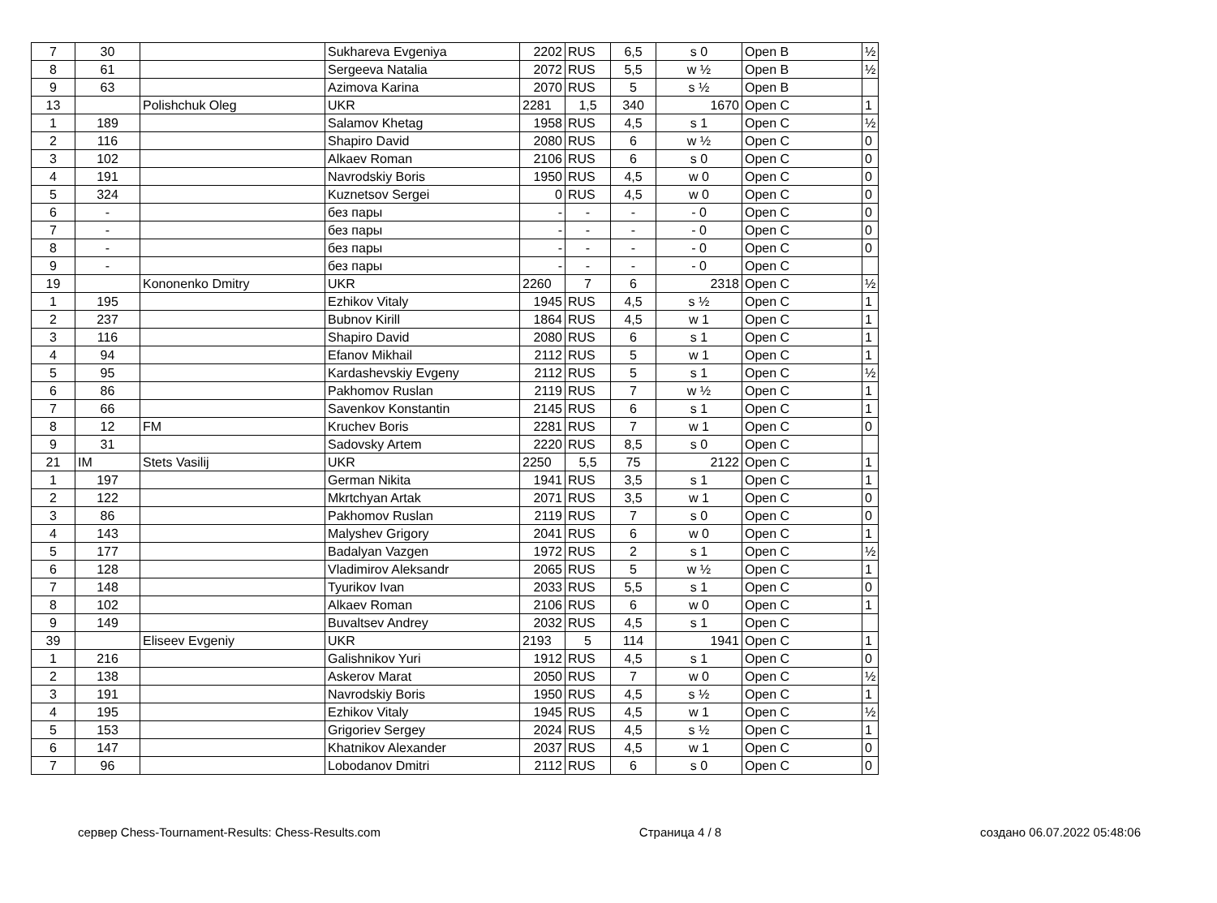| 7 | 30 | | Sukhareva Evgeniya | 2202 | RUS | 6,5 | s 0 | Open B | ½ |
| 8 | 61 | | Sergeeva Natalia | 2072 | RUS | 5,5 | w ½ | Open B | ½ |
| 9 | 63 | | Azimova Karina | 2070 | RUS | 5 | s ½ | Open B | |
| 13 | | Polishchuk Oleg | UKR | 2281 | 1,5 | 340 | 1670 | Open C | 1 |
| 1 | 189 | | Salamov Khetag | 1958 | RUS | 4,5 | s 1 | Open C | ½ |
| 2 | 116 | | Shapiro David | 2080 | RUS | 6 | w ½ | Open C | 0 |
| 3 | 102 | | Alkaev Roman | 2106 | RUS | 6 | s 0 | Open C | 0 |
| 4 | 191 | | Navrodskiy Boris | 1950 | RUS | 4,5 | w 0 | Open C | 0 |
| 5 | 324 | | Kuznetsov Sergei | 0 | RUS | 4,5 | w 0 | Open C | 0 |
| 6 | - | | без пары | - | - | - | - 0 | Open C | 0 |
| 7 | - | | без пары | - | - | - | - 0 | Open C | 0 |
| 8 | - | | без пары | - | - | - | - 0 | Open C | 0 |
| 9 | - | | без пары | - | - | - | - 0 | Open C | |
| 19 | | Kononenko Dmitry | UKR | 2260 | 7 | 6 | 2318 | Open C | ½ |
| 1 | 195 | | Ezhikov Vitaly | 1945 | RUS | 4,5 | s ½ | Open C | 1 |
| 2 | 237 | | Bubnov Kirill | 1864 | RUS | 4,5 | w 1 | Open C | 1 |
| 3 | 116 | | Shapiro David | 2080 | RUS | 6 | s 1 | Open C | 1 |
| 4 | 94 | | Efanov Mikhail | 2112 | RUS | 5 | w 1 | Open C | 1 |
| 5 | 95 | | Kardashevskiy Evgeny | 2112 | RUS | 5 | s 1 | Open C | ½ |
| 6 | 86 | | Pakhomov Ruslan | 2119 | RUS | 7 | w ½ | Open C | 1 |
| 7 | 66 | | Savenkov Konstantin | 2145 | RUS | 6 | s 1 | Open C | 1 |
| 8 | 12 | FM | Kruchev Boris | 2281 | RUS | 7 | w 1 | Open C | 0 |
| 9 | 31 | | Sadovsky Artem | 2220 | RUS | 8,5 | s 0 | Open C | |
| 21 | IM | Stets Vasilij | UKR | 2250 | 5,5 | 75 | 2122 | Open C | 1 |
| 1 | 197 | | German Nikita | 1941 | RUS | 3,5 | s 1 | Open C | 1 |
| 2 | 122 | | Mkrtchyan Artak | 2071 | RUS | 3,5 | w 1 | Open C | 0 |
| 3 | 86 | | Pakhomov Ruslan | 2119 | RUS | 7 | s 0 | Open C | 0 |
| 4 | 143 | | Malyshev Grigory | 2041 | RUS | 6 | w 0 | Open C | 1 |
| 5 | 177 | | Badalyan Vazgen | 1972 | RUS | 2 | s 1 | Open C | ½ |
| 6 | 128 | | Vladimirov Aleksandr | 2065 | RUS | 5 | w ½ | Open C | 1 |
| 7 | 148 | | Tyurikov Ivan | 2033 | RUS | 5,5 | s 1 | Open C | 0 |
| 8 | 102 | | Alkaev Roman | 2106 | RUS | 6 | w 0 | Open C | 1 |
| 9 | 149 | | Buvaltsev Andrey | 2032 | RUS | 4,5 | s 1 | Open C | |
| 39 | | Eliseev Evgeniy | UKR | 2193 | 5 | 114 | 1941 | Open C | 1 |
| 1 | 216 | | Galishnikov Yuri | 1912 | RUS | 4,5 | s 1 | Open C | 0 |
| 2 | 138 | | Askerov Marat | 2050 | RUS | 7 | w 0 | Open C | ½ |
| 3 | 191 | | Navrodskiy Boris | 1950 | RUS | 4,5 | s ½ | Open C | 1 |
| 4 | 195 | | Ezhikov Vitaly | 1945 | RUS | 4,5 | w 1 | Open C | ½ |
| 5 | 153 | | Grigoriev Sergey | 2024 | RUS | 4,5 | s ½ | Open C | 1 |
| 6 | 147 | | Khatnikov Alexander | 2037 | RUS | 4,5 | w 1 | Open C | 0 |
| 7 | 96 | | Lobodanov Dmitri | 2112 | RUS | 6 | s 0 | Open C | 0 |
сервер Chess-Tournament-Results: Chess-Results.com Страница 4 / 8 создано 06.07.2022 05:48:06